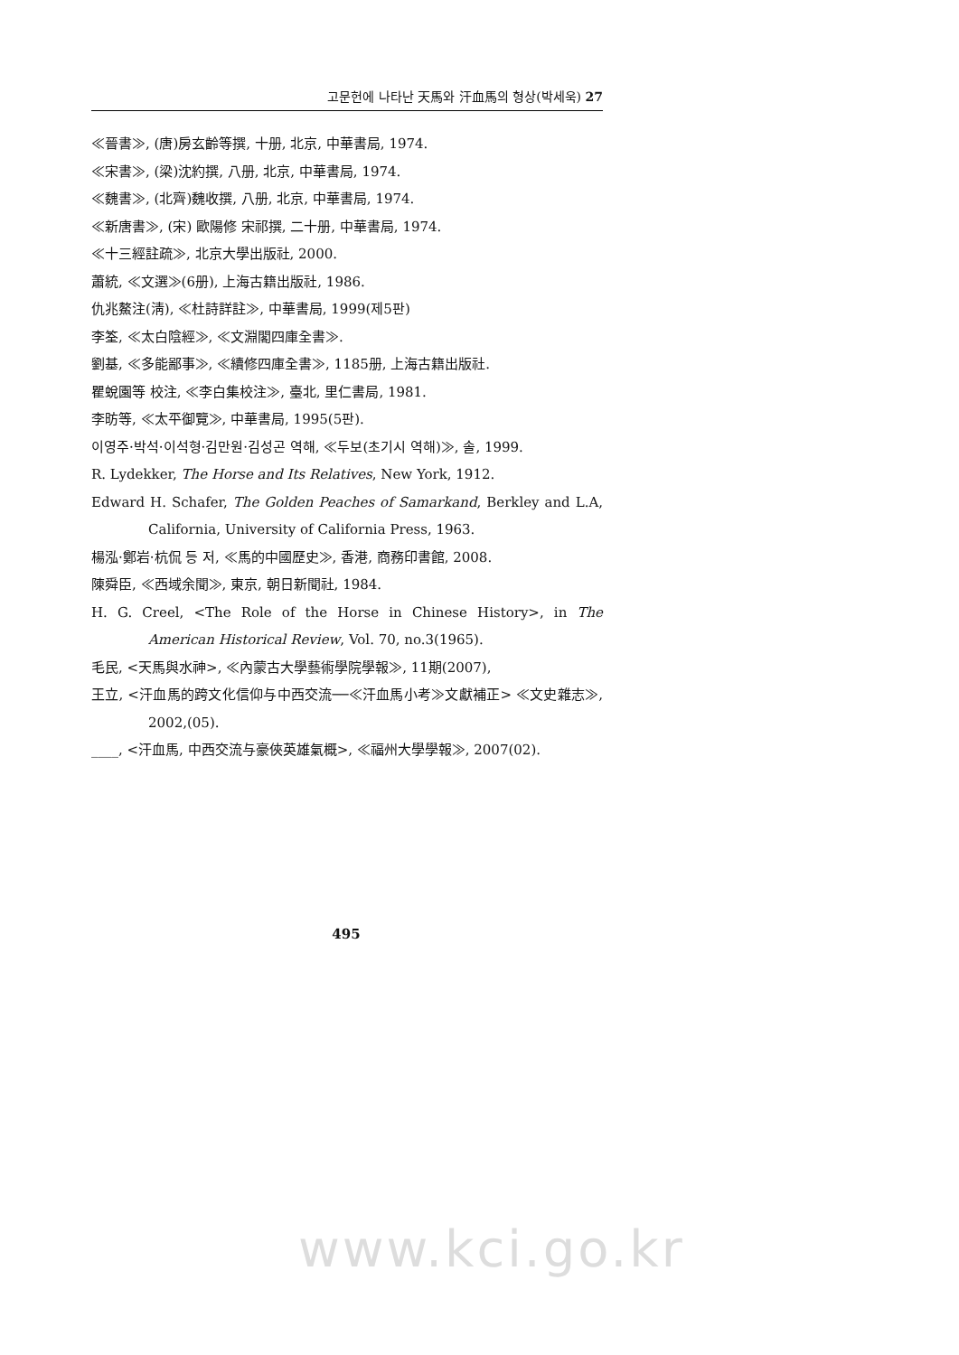고문헌에 나타난 天馬와 汗血馬의 형상(박세욱) 27
≪晉書≫, (唐)房玄齡等撰, 十册, 北京, 中華書局, 1974.
≪宋書≫, (梁)沈約撰, 八册, 北京, 中華書局, 1974.
≪魏書≫, (北齊)魏收撰, 八册, 北京, 中華書局, 1974.
≪新唐書≫, (宋) 歐陽修 宋祁撰, 二十册, 中華書局, 1974.
≪十三經註疏≫, 北京大學出版社, 2000.
蕭統, ≪文選≫(6册), 上海古籍出版社, 1986.
仇兆鰲注(淸), ≪杜詩詳註≫, 中華書局, 1999(제5판)
李筌, ≪太白陰經≫, ≪文淵閣四庫全書≫.
劉基, ≪多能鄙事≫, ≪續修四庫全書≫, 1185册, 上海古籍出版社.
瞿蛻園等 校注, ≪李白集校注≫, 臺北, 里仁書局, 1981.
李昉等, ≪太平御覽≫, 中華書局, 1995(5판).
이영주·박석·이석형·김만원·김성곤 역해, ≪두보(초기시 역해)≫, 솔, 1999.
R. Lydekker, The Horse and Its Relatives, New York, 1912.
Edward H. Schafer, The Golden Peaches of Samarkand, Berkley and L.A, California, University of California Press, 1963.
楊泓·鄭岩·杭侃 등 저, ≪馬的中國歷史≫, 香港, 商務印書館, 2008.
陳舜臣, ≪西域余聞≫, 東京, 朝日新聞社, 1984.
H. G. Creel, <The Role of the Horse in Chinese History>, in The American Historical Review, Vol. 70, no.3(1965).
毛民, <天馬與水神>, ≪內蒙古大學藝術學院學報≫, 11期(2007),
王立, <汗血馬的跨文化信仰与中西交流──≪汗血馬小考≫文獻補正> ≪文史雜志≫, 2002,(05).
____, <汗血馬, 中西交流与豪俠英雄氣概>, ≪福州大學學報≫, 2007(02).
495
www.kci.go.kr